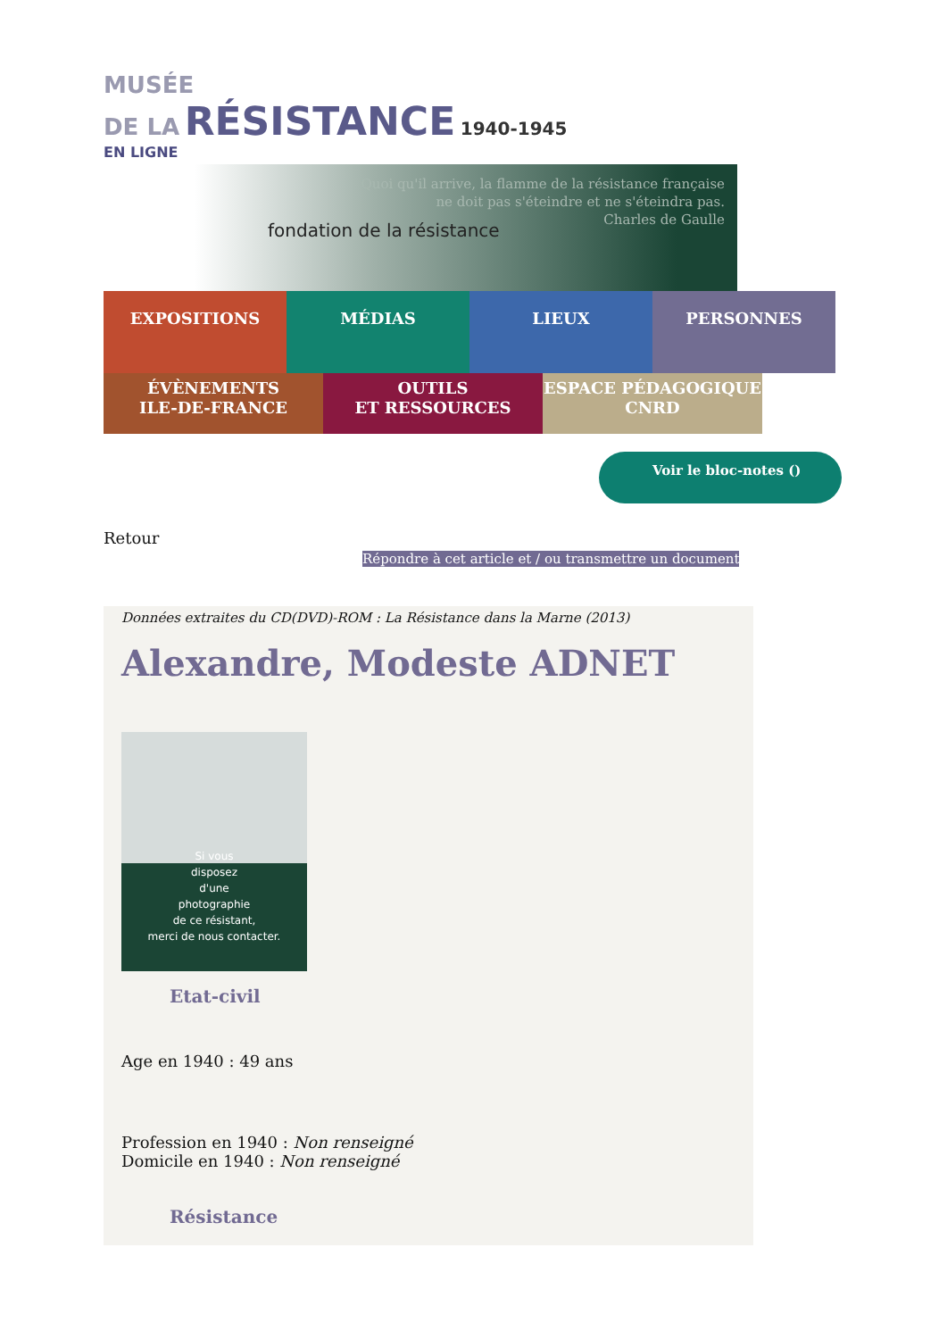MUSÉE
DE LA RÉSISTANCE 1940-1945
EN LIGNE
fondation de la résistance
Quoi qu'il arrive, la flamme de la résistance française
ne doit pas s'éteindre et ne s'éteindra pas.
Charles de Gaulle
EXPOSITIONS MÉDIAS LIEUX PERSONNES
ÉVÈNEMENTS
ILE-DE-FRANCE
OUTILS
ET RESSOURCES
ESPACE PÉDAGOGIQUE
CNRD
Voir le bloc-notes ()
Retour
Répondre à cet article et / ou transmettre un document
Données extraites du CD(DVD)-ROM : La Résistance dans la Marne (2013)
Alexandre, Modeste ADNET
Si vous
disposez
d'une
photographie
de ce résistant,
merci de nous contacter.
Etat-civil
Age en 1940 : 49 ans
Profession en 1940 : Non renseigné
Domicile en 1940 : Non renseigné
Résistance